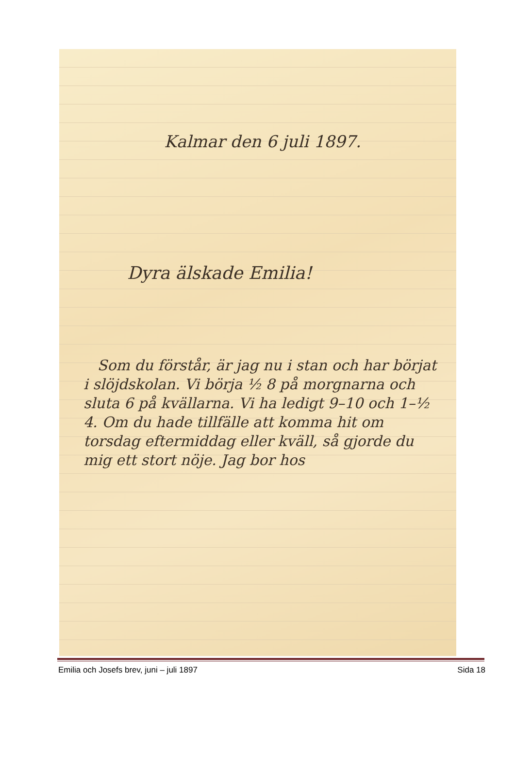Kalmar den 6 juli 1897.
Dyra älskade Emilia!
Som du förstår, är jag nu i stan och har börjat i slöjdskolan. Vi börja ½ 8 på morgnarna och sluta 6 på kvällarna. Vi ha ledigt 9–10 och 1–½ 4. Om du hade tillfälle att komma hit om torsdag eftermiddag eller kväll, så gjorde du mig ett stort nöje. Jag bor hos
Emilia och Josefs brev, juni – juli 1897 Sida 18